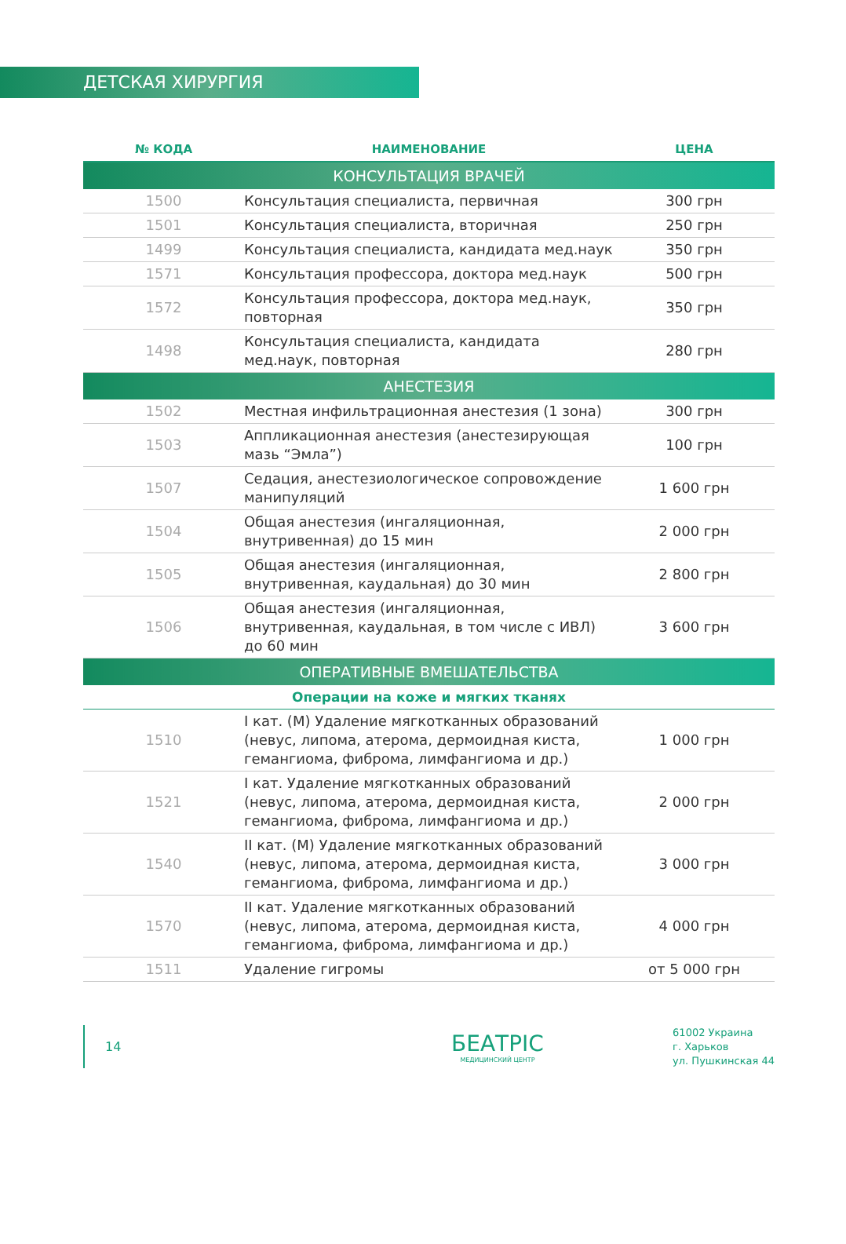ДЕТСКАЯ ХИРУРГИЯ
| № КОДА | НАИМЕНОВАНИЕ | ЦЕНА |
| --- | --- | --- |
| КОНСУЛЬТАЦИЯ ВРАЧЕЙ | | |
| 1500 | Консультация специалиста, первичная | 300 грн |
| 1501 | Консультация специалиста, вторичная | 250 грн |
| 1499 | Консультация специалиста, кандидата мед.наук | 350 грн |
| 1571 | Консультация профессора, доктора мед.наук | 500 грн |
| 1572 | Консультация профессора, доктора мед.наук, повторная | 350 грн |
| 1498 | Консультация специалиста, кандидата мед.наук, повторная | 280 грн |
| АНЕСТЕЗИЯ | | |
| 1502 | Местная инфильтрационная анестезия (1 зона) | 300 грн |
| 1503 | Аппликационная анестезия (анестезирующая мазь “Эмла”) | 100 грн |
| 1507 | Седация, анестезиологическое сопровождение манипуляций | 1 600 грн |
| 1504 | Общая анестезия (ингаляционная, внутривенная) до 15 мин | 2 000 грн |
| 1505 | Общая анестезия (ингаляционная, внутривенная, каудальная) до 30 мин | 2 800 грн |
| 1506 | Общая анестезия (ингаляционная, внутривенная, каудальная, в том числе с ИВЛ) до 60 мин | 3 600 грн |
| ОПЕРАТИВНЫЕ ВМЕШАТЕЛЬСТВА | | |
| Операции на коже и мягких тканях | | |
| 1510 | I кат. (М) Удаление мягкотканных образований (невус, липома, атерома, дермоидная киста, гемангиома, фиброма, лимфангиома и др.) | 1 000 грн |
| 1521 | I кат. Удаление мягкотканных образований (невус, липома, атерома, дермоидная киста, гемангиома, фиброма, лимфангиома и др.) | 2 000 грн |
| 1540 | II кат. (М) Удаление мягкотканных образований (невус, липома, атерома, дермоидная киста, гемангиома, фиброма, лимфангиома и др.) | 3 000 грн |
| 1570 | II кат. Удаление мягкотканных образований (невус, липома, атерома, дермоидная киста, гемангиома, фиброма, лимфангиома и др.) | 4 000 грн |
| 1511 | Удаление гигромы | от 5 000 грн |
14
БЕАТРІС
МЕДИЦИНСКИЙ ЦЕНТР
61002 Украина
г. Харьков
ул. Пушкинская 44